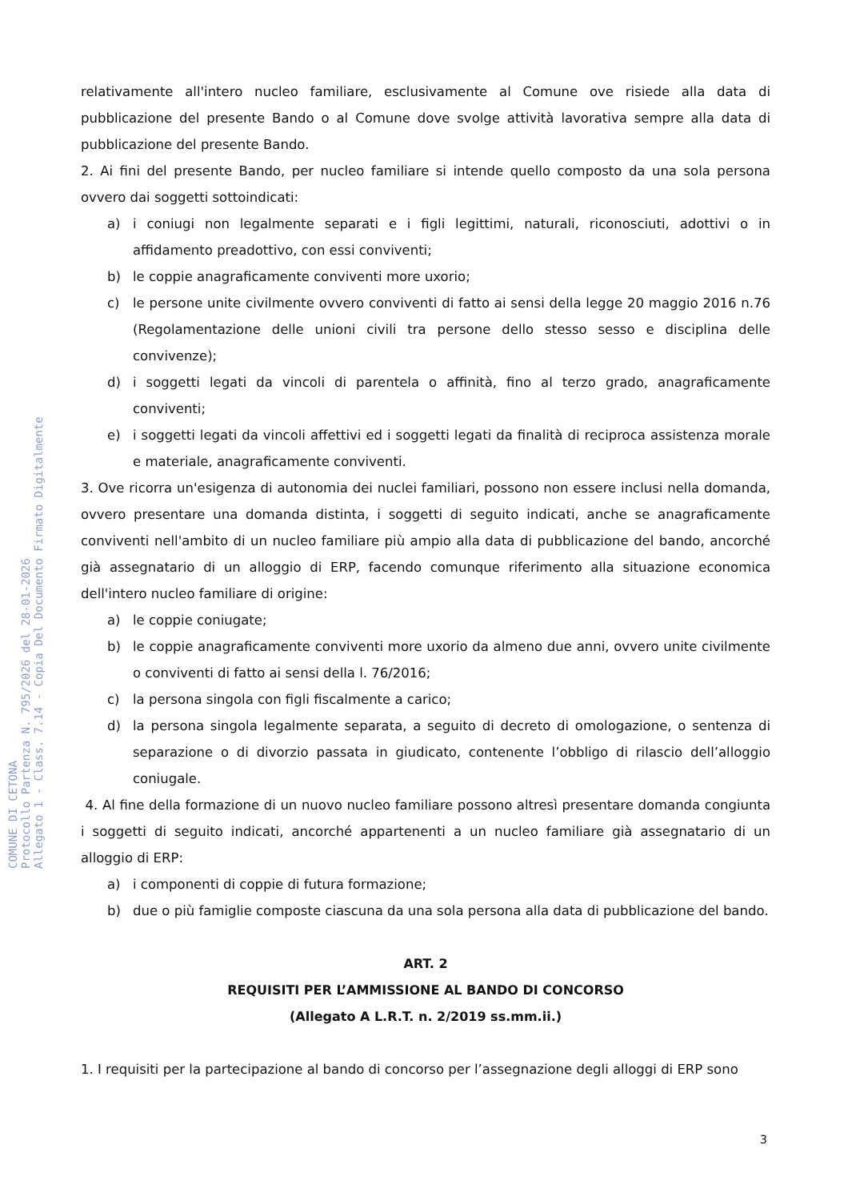COMUNE DI CETONA
Protocollo Partenza N. 795/2026 del 28-01-2026
Allegato 1 - Class. 7.14 - Copia Del Documento Firmato Digitalmente
relativamente all'intero nucleo familiare, esclusivamente al Comune ove risiede alla data di pubblicazione del presente Bando o al Comune dove svolge attività lavorativa sempre alla data di pubblicazione del presente Bando.
2. Ai fini del presente Bando, per nucleo familiare si intende quello composto da una sola persona ovvero dai soggetti sottoindicati:
a) i coniugi non legalmente separati e i figli legittimi, naturali, riconosciuti, adottivi o in affidamento preadottivo, con essi conviventi;
b) le coppie anagraficamente conviventi more uxorio;
c) le persone unite civilmente ovvero conviventi di fatto ai sensi della legge 20 maggio 2016 n.76 (Regolamentazione delle unioni civili tra persone dello stesso sesso e disciplina delle convivenze);
d) i soggetti legati da vincoli di parentela o affinità, fino al terzo grado, anagraficamente conviventi;
e) i soggetti legati da vincoli affettivi ed i soggetti legati da finalità di reciproca assistenza morale e materiale, anagraficamente conviventi.
3. Ove ricorra un'esigenza di autonomia dei nuclei familiari, possono non essere inclusi nella domanda, ovvero presentare una domanda distinta, i soggetti di seguito indicati, anche se anagraficamente conviventi nell'ambito di un nucleo familiare più ampio alla data di pubblicazione del bando, ancorché già assegnatario di un alloggio di ERP, facendo comunque riferimento alla situazione economica dell'intero nucleo familiare di origine:
a) le coppie coniugate;
b) le coppie anagraficamente conviventi more uxorio da almeno due anni, ovvero unite civilmente o conviventi di fatto ai sensi della l. 76/2016;
c) la persona singola con figli fiscalmente a carico;
d) la persona singola legalmente separata, a seguito di decreto di omologazione, o sentenza di separazione o di divorzio passata in giudicato, contenente l’obbligo di rilascio dell’alloggio coniugale.
4. Al fine della formazione di un nuovo nucleo familiare possono altresì presentare domanda congiunta i soggetti di seguito indicati, ancorché appartenenti a un nucleo familiare già assegnatario di un alloggio di ERP:
a) i componenti di coppie di futura formazione;
b) due o più famiglie composte ciascuna da una sola persona alla data di pubblicazione del bando.
ART. 2
REQUISITI PER L’AMMISSIONE AL BANDO DI CONCORSO
(Allegato A L.R.T. n. 2/2019 ss.mm.ii.)
1. I requisiti per la partecipazione al bando di concorso per l’assegnazione degli alloggi di ERP sono
3